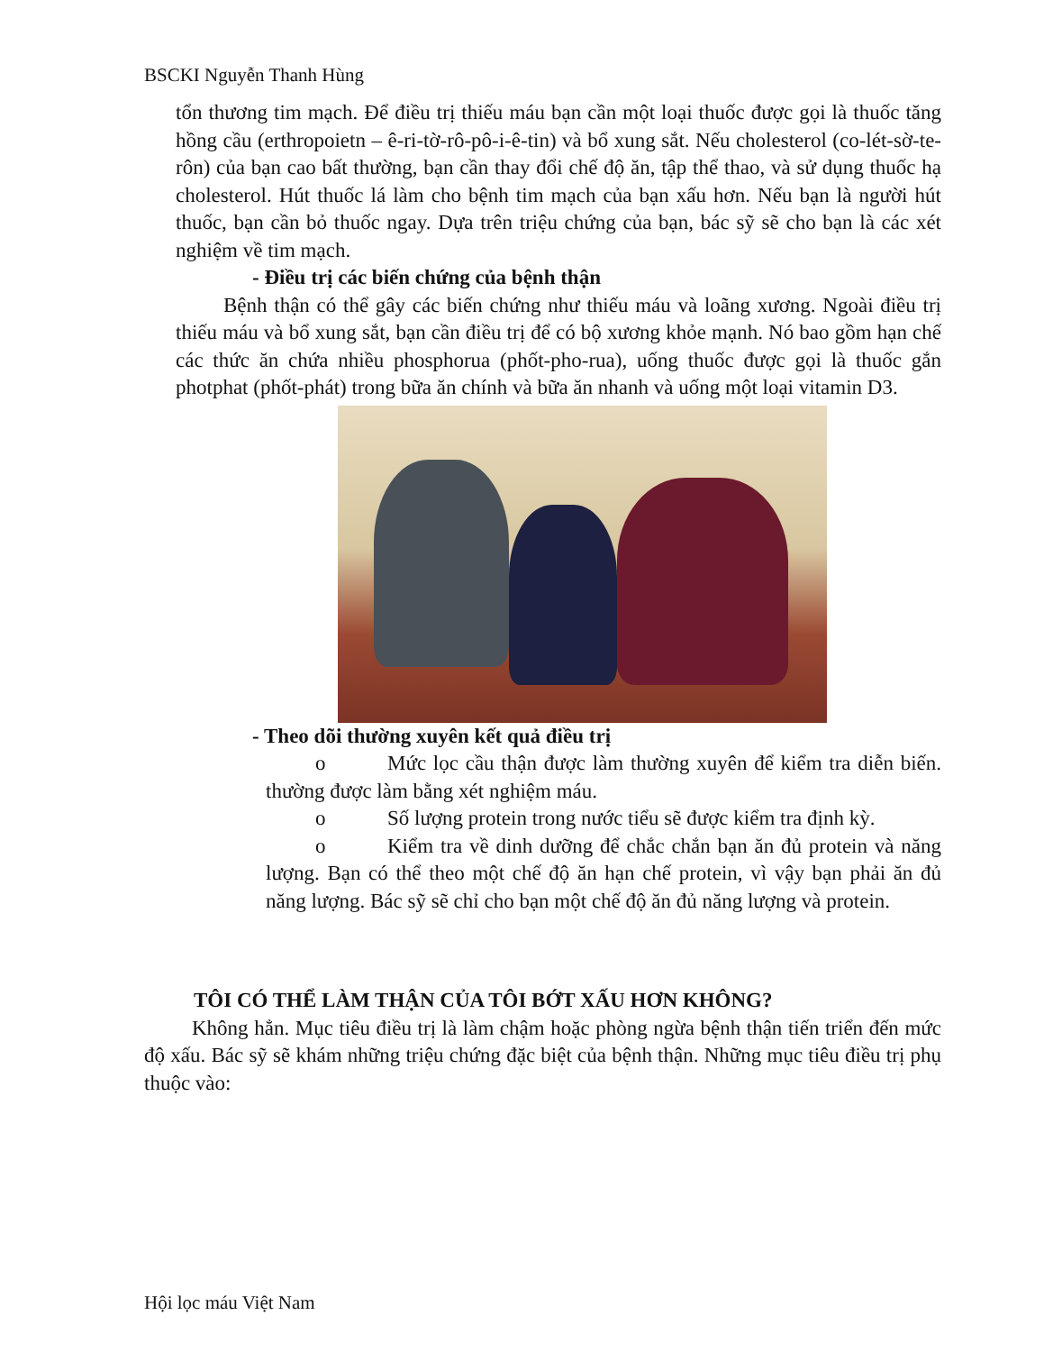BSCKI Nguyễn Thanh Hùng
tổn thương tim mạch. Để điều trị thiếu máu bạn cần một loại thuốc được gọi là thuốc tăng hồng cầu (erthropoietn – ê-ri-tờ-rô-pô-i-ê-tin) và bổ xung sắt. Nếu cholesterol (co-lét-sờ-te-rôn) của bạn cao bất thường, bạn cần thay đổi chế độ ăn, tập thể thao, và sử dụng thuốc hạ cholesterol. Hút thuốc lá làm cho bệnh tim mạch của bạn xấu hơn. Nếu bạn là người hút thuốc, bạn cần bỏ thuốc ngay. Dựa trên triệu chứng của bạn, bác sỹ sẽ cho bạn là các xét nghiệm về tim mạch.
- Điều trị các biến chứng của bệnh thận
Bệnh thận có thể gây các biến chứng như thiếu máu và loãng xương. Ngoài điều trị thiếu máu và bổ xung sắt, bạn cần điều trị để có bộ xương khỏe mạnh. Nó bao gồm hạn chế các thức ăn chứa nhiều phosphorua (phốt-pho-rua), uống thuốc được gọi là thuốc gắn photphat (phốt-phát) trong bữa ăn chính và bữa ăn nhanh và uống một loại vitamin D3.
- Theo dõi thường xuyên kết quả điều trị
o Mức lọc cầu thận được làm thường xuyên để kiểm tra diễn biến. thường được làm bằng xét nghiệm máu.
o Số lượng protein trong nước tiểu sẽ được kiểm tra định kỳ.
o Kiểm tra về dinh dưỡng để chắc chắn bạn ăn đủ protein và năng lượng. Bạn có thể theo một chế độ ăn hạn chế protein, vì vậy bạn phải ăn đủ năng lượng. Bác sỹ sẽ chỉ cho bạn một chế độ ăn đủ năng lượng và protein.
TÔI CÓ THỂ LÀM THẬN CỦA TÔI BỚT XẤU HƠN KHÔNG?
Không hẳn. Mục tiêu điều trị là làm chậm hoặc phòng ngừa bệnh thận tiến triển đến mức độ xấu. Bác sỹ sẽ khám những triệu chứng đặc biệt của bệnh thận. Những mục tiêu điều trị phụ thuộc vào:
Hội lọc máu Việt Nam